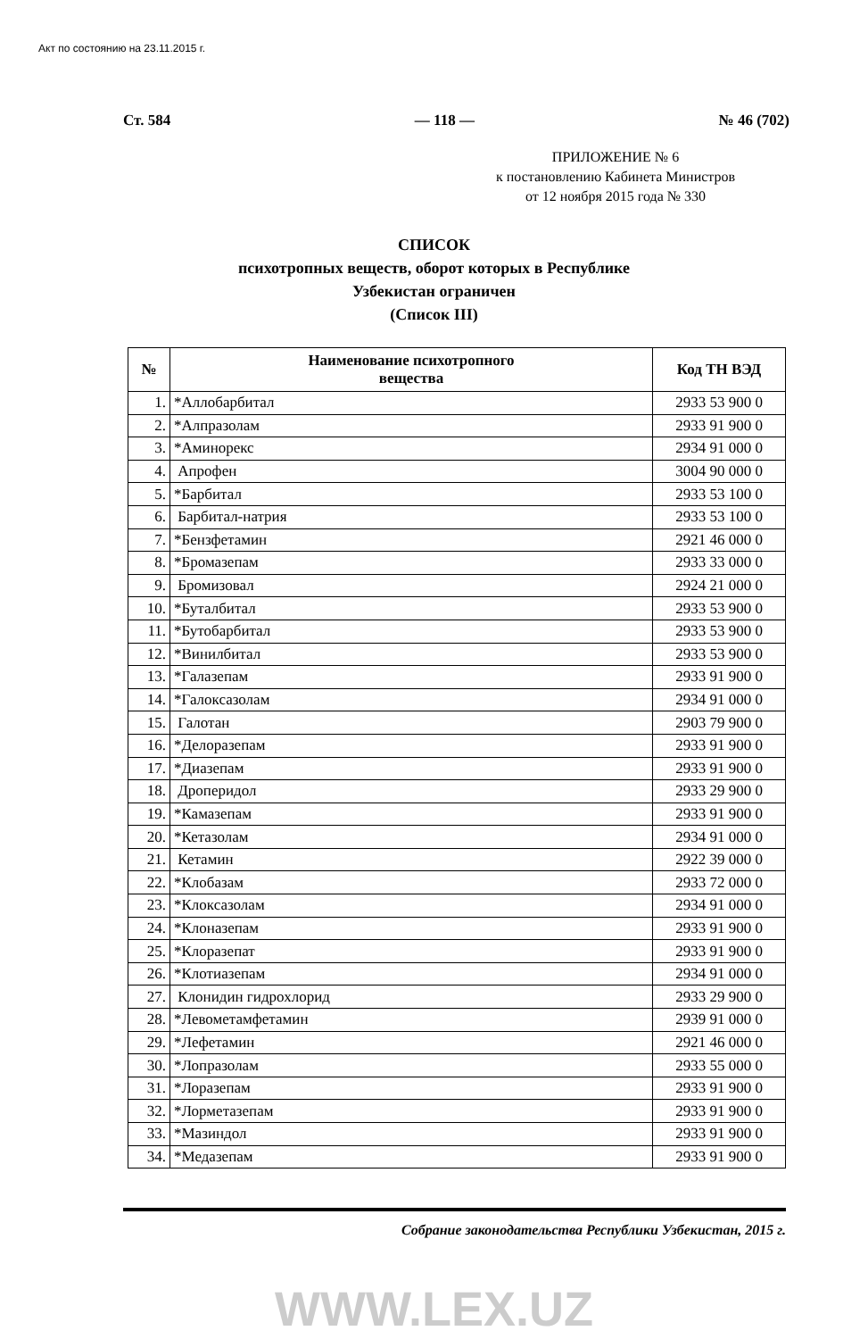Акт по состоянию на 23.11.2015 г.
Ст. 584 — 118 — № 46 (702)
ПРИЛОЖЕНИЕ № 6
к постановлению Кабинета Министров
от 12 ноября 2015 года № 330
СПИСОК
психотропных веществ, оборот которых в Республике
Узбекистан ограничен
(Список III)
| № | Наименование психотропного вещества | Код ТН ВЭД |
| --- | --- | --- |
| 1. | *Аллобарбитал | 2933 53 900 0 |
| 2. | *Алпразолам | 2933 91 900 0 |
| 3. | *Аминорекс | 2934 91 000 0 |
| 4. | Апрофен | 3004 90 000 0 |
| 5. | *Барбитал | 2933 53 100 0 |
| 6. | Барбитал-натрия | 2933 53 100 0 |
| 7. | *Бензфетамин | 2921 46 000 0 |
| 8. | *Бромазепам | 2933 33 000 0 |
| 9. | Бромизовал | 2924 21 000 0 |
| 10. | *Буталбитал | 2933 53 900 0 |
| 11. | *Бутобарбитал | 2933 53 900 0 |
| 12. | *Винилбитал | 2933 53 900 0 |
| 13. | *Галазепам | 2933 91 900 0 |
| 14. | *Галоксазолам | 2934 91 000 0 |
| 15. | Галотан | 2903 79 900 0 |
| 16. | *Делоразепам | 2933 91 900 0 |
| 17. | *Диазепам | 2933 91 900 0 |
| 18. | Дроперидол | 2933 29 900 0 |
| 19. | *Камазепам | 2933 91 900 0 |
| 20. | *Кетазолам | 2934 91 000 0 |
| 21. | Кетамин | 2922 39 000 0 |
| 22. | *Клобазам | 2933 72 000 0 |
| 23. | *Клоксазолам | 2934 91 000 0 |
| 24. | *Клоназепам | 2933 91 900 0 |
| 25. | *Клоразепат | 2933 91 900 0 |
| 26. | *Клотиазепам | 2934 91 000 0 |
| 27. | Клонидин гидрохлорид | 2933 29 900 0 |
| 28. | *Левометамфетамин | 2939 91 000 0 |
| 29. | *Лефетамин | 2921 46 000 0 |
| 30. | *Лопразолам | 2933 55 000 0 |
| 31. | *Лоразепам | 2933 91 900 0 |
| 32. | *Лорметазепам | 2933 91 900 0 |
| 33. | *Мазиндол | 2933 91 900 0 |
| 34. | *Медазепам | 2933 91 900 0 |
Собрание законодательства Республики Узбекистан, 2015 г.
WWW.LEX.UZ